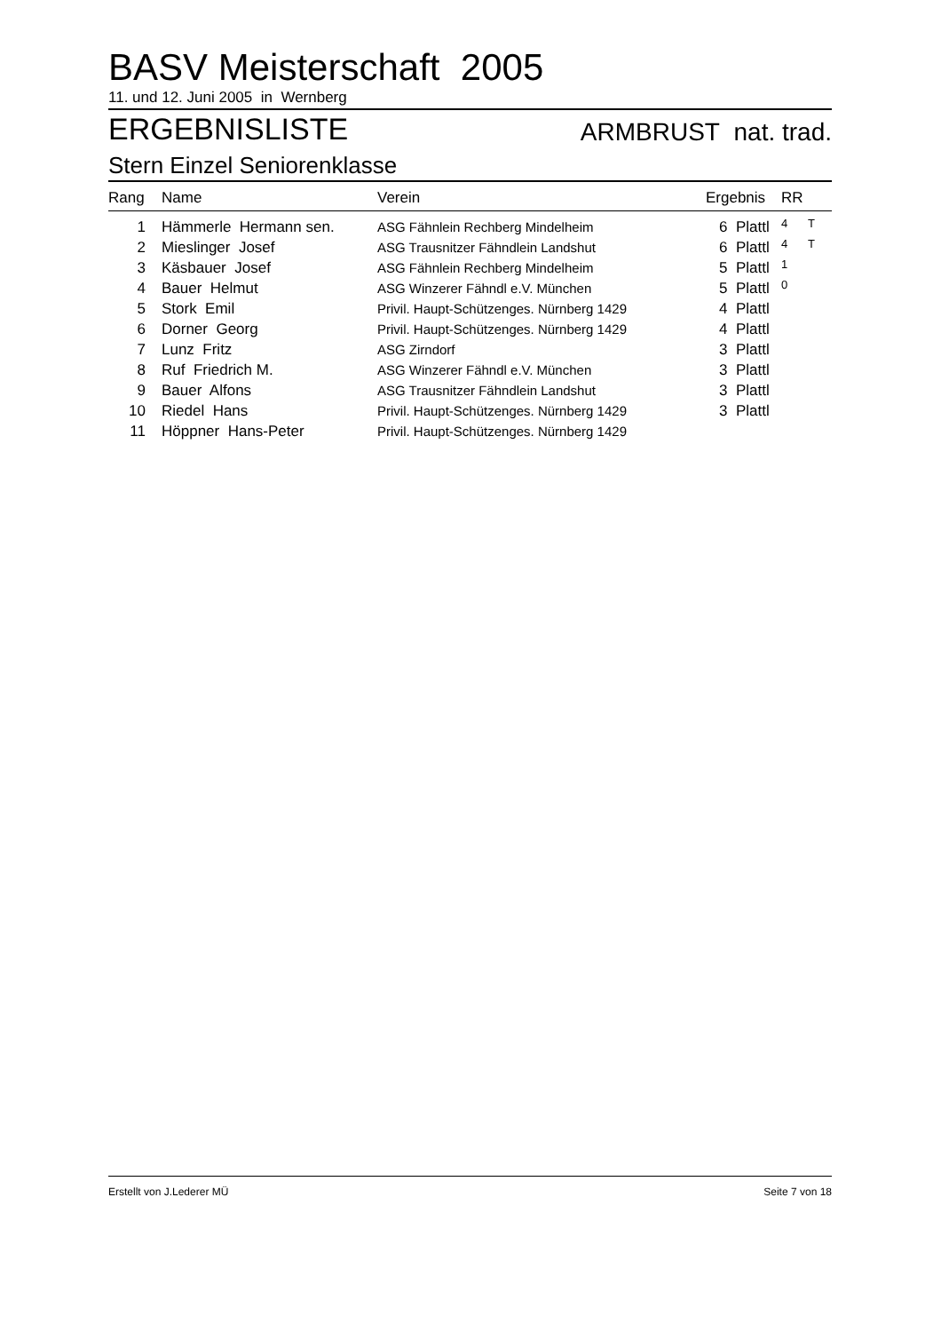BASV Meisterschaft 2005
11. und 12. Juni 2005 in Wernberg
ERGEBNISLISTE ARMBRUST nat. trad.
Stern Einzel Seniorenklasse
| Rang | Name | Verein | Ergebnis | RR | |
| --- | --- | --- | --- | --- | --- |
| 1 | Hämmerle Hermann sen. | ASG Fähnlein Rechberg Mindelheim | 6 Plattl | 4 | T |
| 2 | Mieslinger Josef | ASG Trausnitzer Fähndlein Landshut | 6 Plattl | 4 | T |
| 3 | Käsbauer Josef | ASG Fähnlein Rechberg Mindelheim | 5 Plattl | 1 | |
| 4 | Bauer Helmut | ASG Winzerer Fähndl e.V. München | 5 Plattl | 0 | |
| 5 | Stork Emil | Privil. Haupt-Schützenges. Nürnberg 1429 | 4 Plattl | | |
| 6 | Dorner Georg | Privil. Haupt-Schützenges. Nürnberg 1429 | 4 Plattl | | |
| 7 | Lunz Fritz | ASG Zirndorf | 3 Plattl | | |
| 8 | Ruf Friedrich M. | ASG Winzerer Fähndl e.V. München | 3 Plattl | | |
| 9 | Bauer Alfons | ASG Trausnitzer Fähndlein Landshut | 3 Plattl | | |
| 10 | Riedel Hans | Privil. Haupt-Schützenges. Nürnberg 1429 | 3 Plattl | | |
| 11 | Höppner Hans-Peter | Privil. Haupt-Schützenges. Nürnberg 1429 | | | |
Erstellt von J.Lederer MÜ Seite 7 von 18